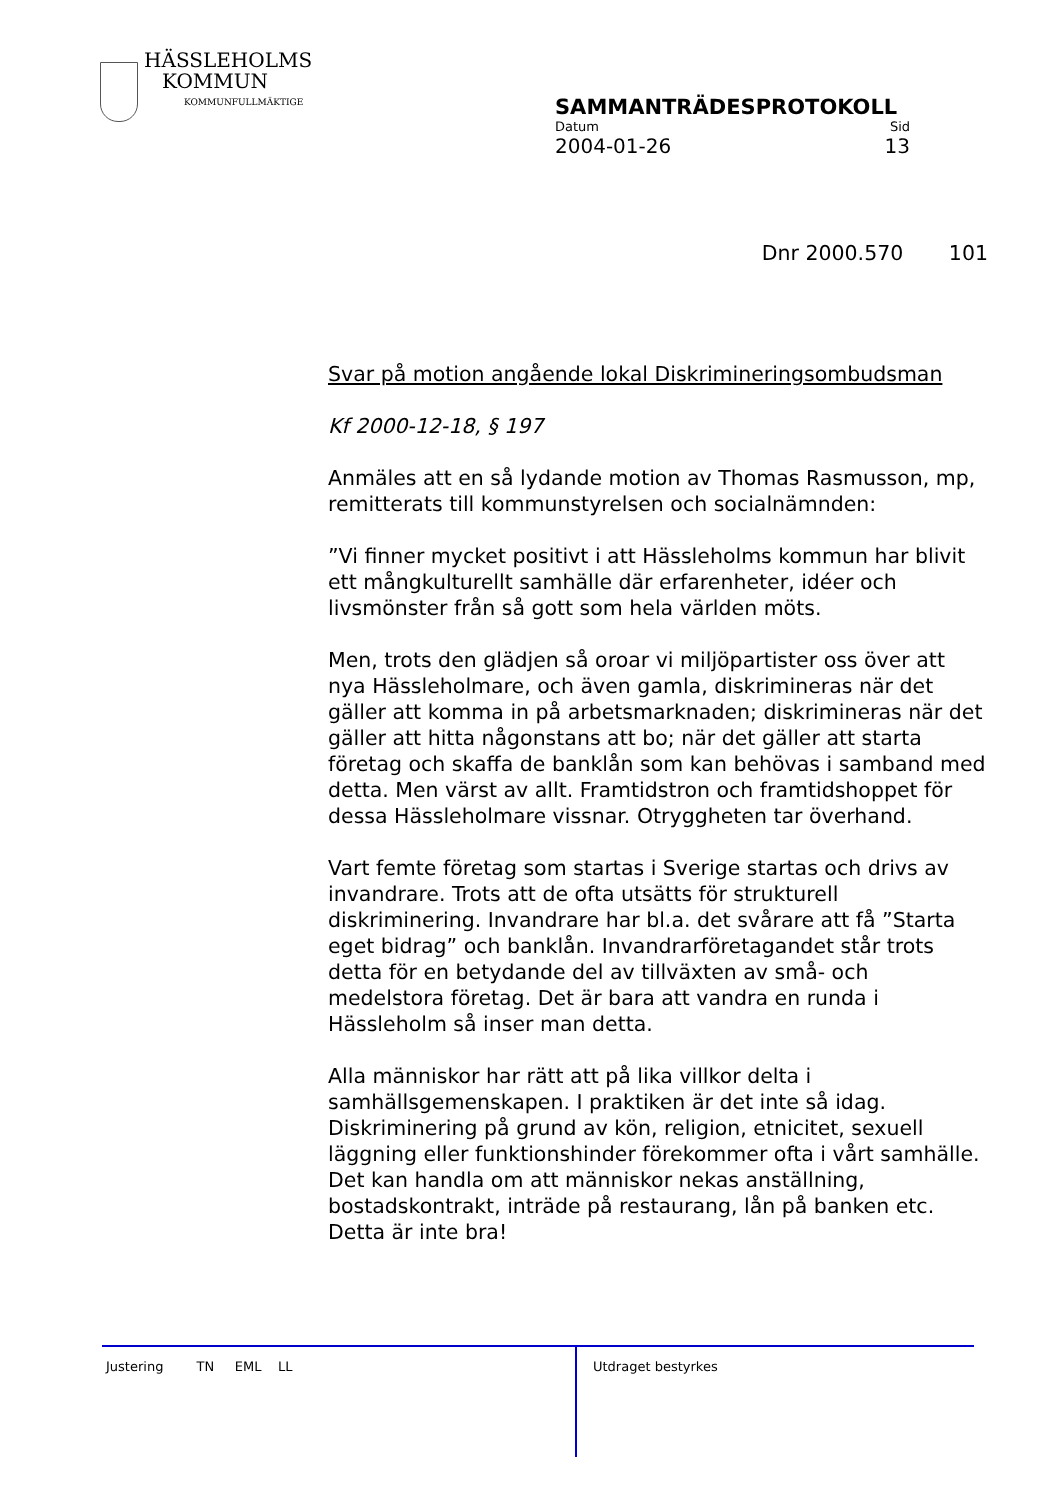HÄSSLEHOLMS
KOMMUN
KOMMUNFULLMÄKTIGE
SAMMANTRÄDESPROTOKOLL
Datum Sid
2004-01-26 13
Dnr 2000.570 101
Svar på motion angående lokal Diskrimineringsombudsman
Kf 2000-12-18, § 197
Anmäles att en så lydande motion av Thomas Rasmusson, mp, remitterats till kommunstyrelsen och socialnämnden:
”Vi finner mycket positivt i att Hässleholms kommun har blivit ett mångkulturellt samhälle där erfarenheter, idéer och livsmönster från så gott som hela världen möts.
Men, trots den glädjen så oroar vi miljöpartister oss över att nya Hässleholmare, och även gamla, diskrimineras när det gäller att komma in på arbetsmarknaden; diskrimineras när det gäller att hitta någonstans att bo; när det gäller att starta företag och skaffa de banklån som kan behövas i samband med detta. Men värst av allt. Framtidstron och framtidshoppet för dessa Hässleholmare vissnar. Otryggheten tar överhand.
Vart femte företag som startas i Sverige startas och drivs av invandrare. Trots att de ofta utsätts för strukturell diskriminering. Invandrare har bl.a. det svårare att få ”Starta eget bidrag” och banklån. Invandrarföretagandet står trots detta för en betydande del av tillväxten av små- och medelstora företag. Det är bara att vandra en runda i Hässleholm så inser man detta.
Alla människor har rätt att på lika villkor delta i samhällsgemenskapen. I praktiken är det inte så idag. Diskriminering på grund av kön, religion, etnicitet, sexuell läggning eller funktionshinder förekommer ofta i vårt samhälle. Det kan handla om att människor nekas anställning, bostadskontrakt, inträde på restaurang, lån på banken etc. Detta är inte bra!
Justering TN EML LL
Utdraget bestyrkes